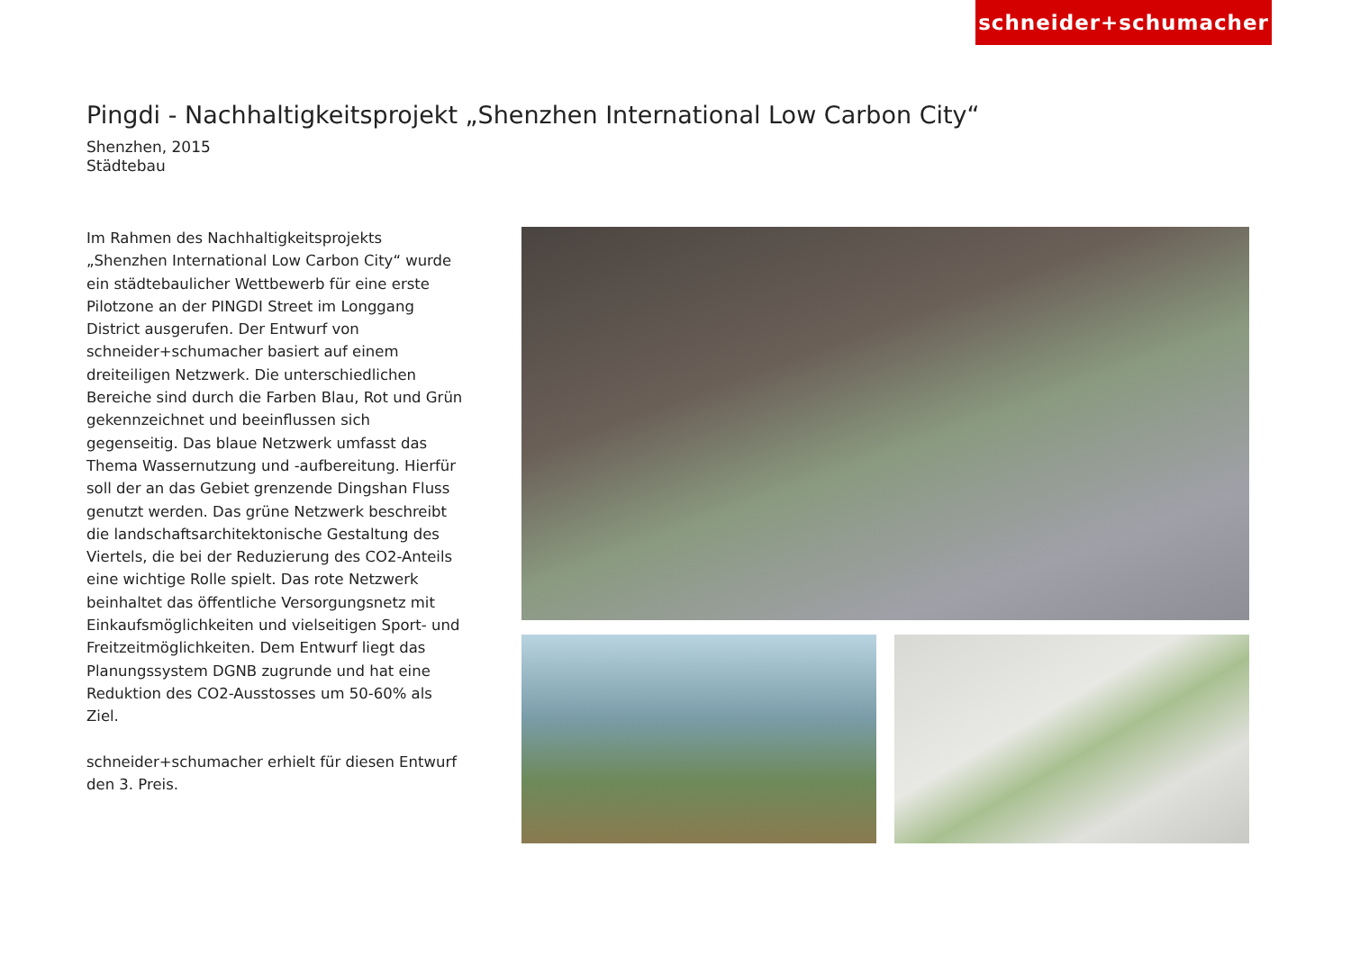schneider+schumacher
Pingdi - Nachhaltigkeitsprojekt „Shenzhen International Low Carbon City“
Shenzhen, 2015
Städtebau
Im Rahmen des Nachhaltigkeitsprojekts „Shenzhen International Low Carbon City“ wurde ein städtebaulicher Wettbewerb für eine erste Pilotzone an der PINGDI Street im Longgang District ausgerufen. Der Entwurf von schneider+schumacher basiert auf einem dreiteiligen Netzwerk. Die unterschiedlichen Bereiche sind durch die Farben Blau, Rot und Grün gekennzeichnet und beeinflussen sich gegenseitig. Das blaue Netzwerk umfasst das Thema Wassernutzung und -aufbereitung. Hierfür soll der an das Gebiet grenzende Dingshan Fluss genutzt werden. Das grüne Netzwerk beschreibt die landschaftsarchitektonische Gestaltung des Viertels, die bei der Reduzierung des CO2-Anteils eine wichtige Rolle spielt. Das rote Netzwerk beinhaltet das öffentliche Versorgungsnetz mit Einkaufsmöglichkeiten und vielseitigen Sport- und Freitzeitmöglichkeiten. Dem Entwurf liegt das Planungssystem DGNB zugrunde und hat eine Reduktion des CO2-Ausstosses um 50-60% als Ziel.
schneider+schumacher erhielt für diesen Entwurf den 3. Preis.